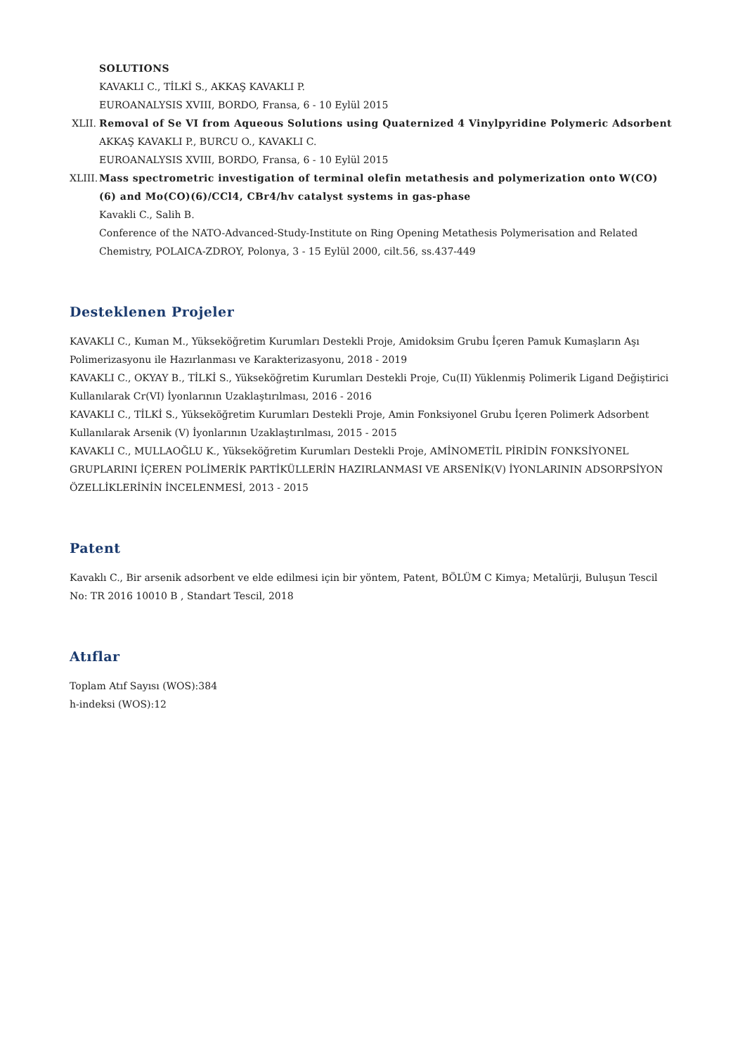SOLUTIONS
KAVAKLI C., TİLKİ S., AKKAŞ KAVAKLI P.
EUROANALYSIS XVIII, BORDO, Fransa, 6 - 10 Eylül 2015
XLII.
Removal of Se VI from Aqueous Solutions using Quaternized 4 Vinylpyridine Polymeric Adsorbent
AKKAŞ KAVAKLI P., BURCU O., KAVAKLI C.
EUROANALYSIS XVIII, BORDO, Fransa, 6 - 10 Eylül 2015
XLIII.
Mass spectrometric investigation of terminal olefin metathesis and polymerization onto W(CO)(6) and Mo(CO)(6)/CCl4, CBr4/hv catalyst systems in gas-phase
Kavakli C., Salih B.
Conference of the NATO-Advanced-Study-Institute on Ring Opening Metathesis Polymerisation and Related Chemistry, POLAICA-ZDROY, Polonya, 3 - 15 Eylül 2000, cilt.56, ss.437-449
Desteklenen Projeler
KAVAKLI C., Kuman M., Yükseköğretim Kurumları Destekli Proje, Amidoksim Grubu İçeren Pamuk Kumaşların Aşı Polimerizasyonu ile Hazırlanması ve Karakterizasyonu, 2018 - 2019
KAVAKLI C., OKYAY B., TİLKİ S., Yükseköğretim Kurumları Destekli Proje, Cu(II) Yüklenmiş Polimerik Ligand Değiştirici Kullanılarak Cr(VI) İyonlarının Uzaklaştırılması, 2016 - 2016
KAVAKLI C., TİLKİ S., Yükseköğretim Kurumları Destekli Proje, Amin Fonksiyonel Grubu İçeren Polimerk Adsorbent Kullanılarak Arsenik (V) İyonlarının Uzaklaştırılması, 2015 - 2015
KAVAKLI C., MULLAOĞLU K., Yükseköğretim Kurumları Destekli Proje, AMİNOMETİL PİRİDİN FONKSİYONEL GRUPLARINI İÇEREN POLİMERİK PARTİKÜLLERİN HAZIRLANMASI VE ARSENİK(V) İYONLARININ ADSORPSİYON ÖZELLİKLERİNİN İNCELENMESİ, 2013 - 2015
Patent
Kavaklı C., Bir arsenik adsorbent ve elde edilmesi için bir yöntem, Patent, BÖLÜM C Kimya; Metalürji, Buluşun Tescil No: TR 2016 10010 B , Standart Tescil, 2018
Atıflar
Toplam Atıf Sayısı (WOS):384
h-indeksi (WOS):12